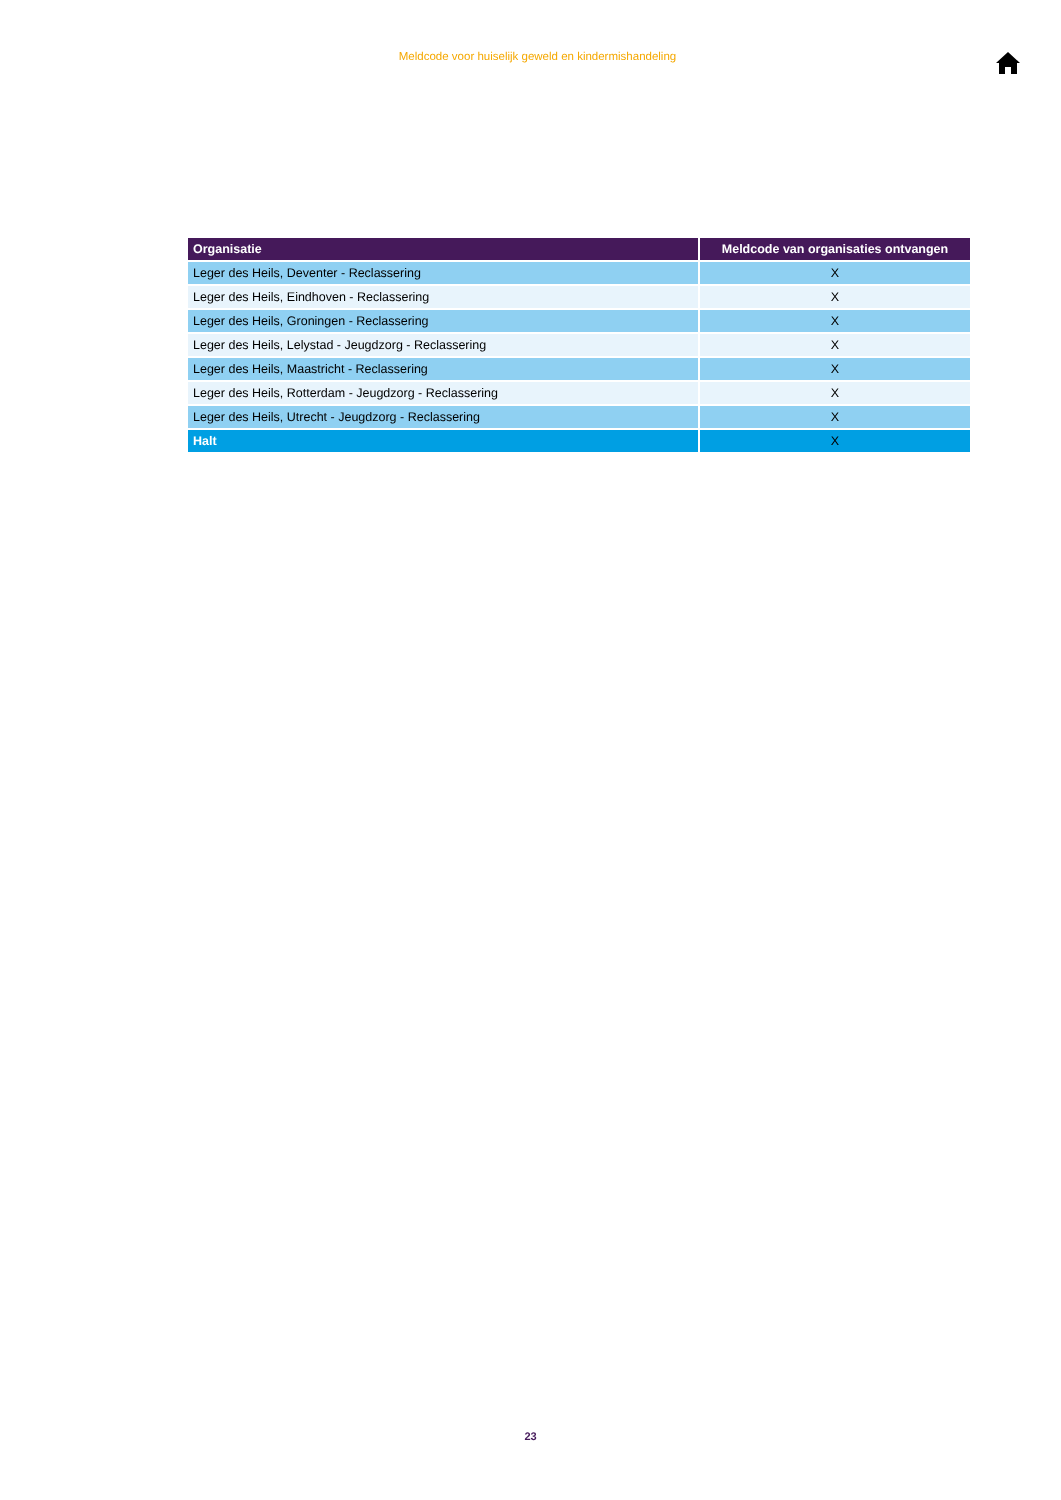Meldcode voor huiselijk geweld en kindermishandeling
| Organisatie | Meldcode van organisaties ontvangen |
| --- | --- |
| Leger des Heils, Deventer - Reclassering | X |
| Leger des Heils, Eindhoven - Reclassering | X |
| Leger des Heils, Groningen - Reclassering | X |
| Leger des Heils, Lelystad - Jeugdzorg - Reclassering | X |
| Leger des Heils, Maastricht - Reclassering | X |
| Leger des Heils, Rotterdam - Jeugdzorg - Reclassering | X |
| Leger des Heils, Utrecht - Jeugdzorg - Reclassering | X |
| Halt | X |
23